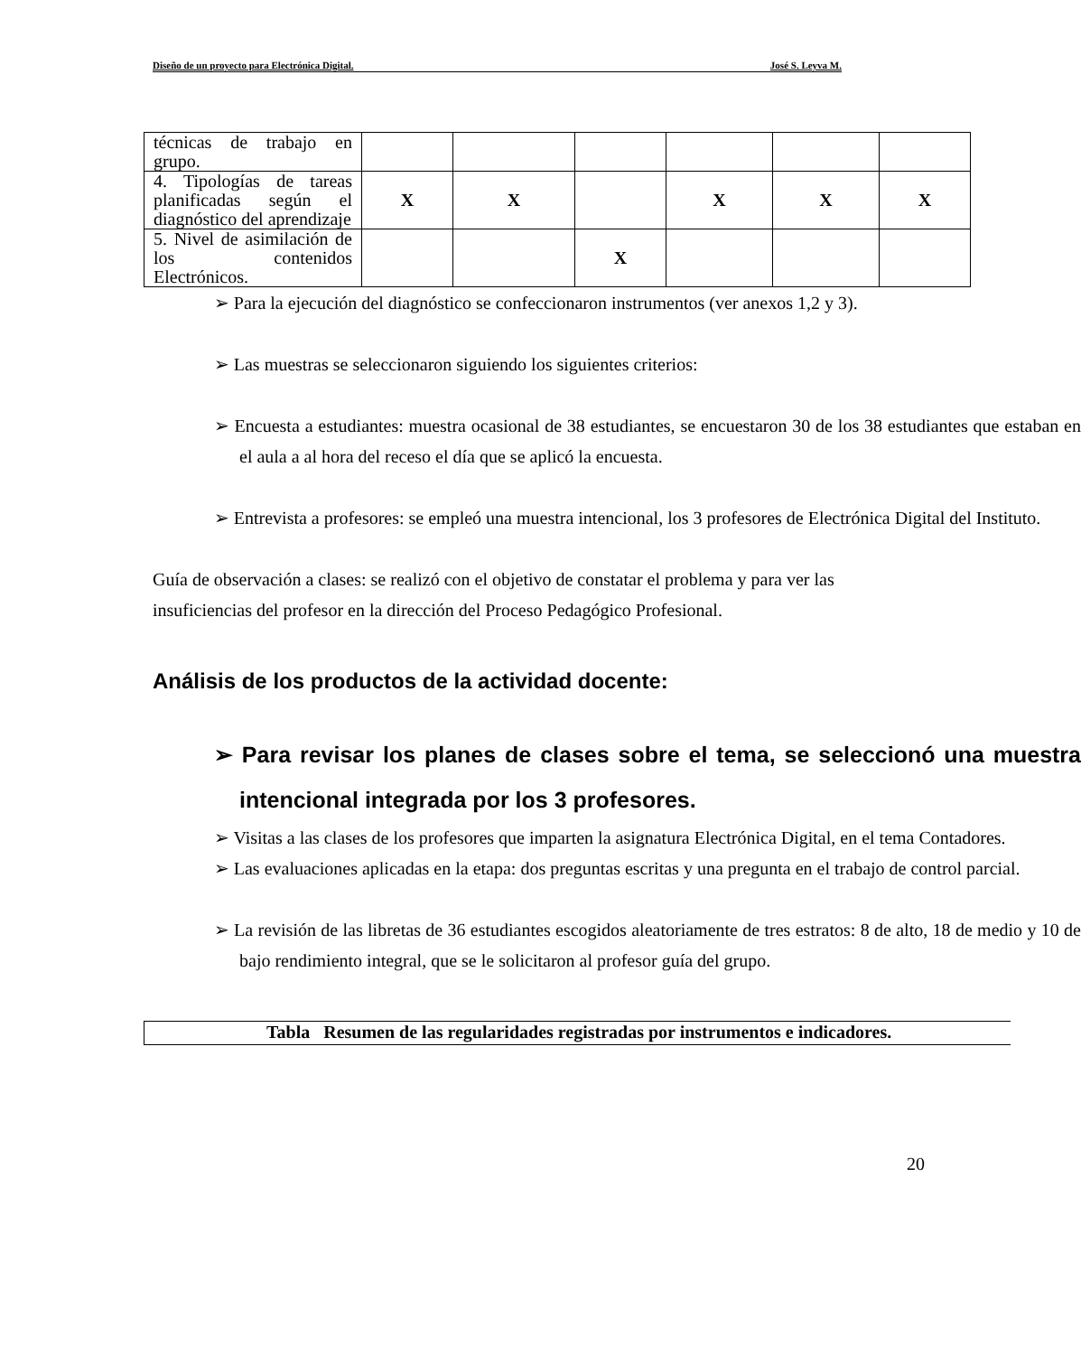Diseño de un proyecto para Electrónica Digital. José S. Leyva M.
| técnicas de trabajo en grupo. | | | | | | |
| 4. Tipologías de tareas planificadas según el diagnóstico del aprendizaje | X | X | | X | X | X |
| 5. Nivel de asimilación de los contenidos Electrónicos. | | | X | | | |
➢ Para la ejecución del diagnóstico se confeccionaron instrumentos (ver anexos 1,2 y 3).
➢ Las muestras se seleccionaron siguiendo los siguientes criterios:
➢ Encuesta a estudiantes: muestra ocasional de 38 estudiantes, se encuestaron 30 de los 38 estudiantes que estaban en el aula a al hora del receso el día que se aplicó la encuesta.
➢ Entrevista a profesores: se empleó una muestra intencional, los 3 profesores de Electrónica Digital del Instituto.
Guía de observación a clases: se realizó con el objetivo de constatar el problema y para ver las insuficiencias del profesor en la dirección del Proceso Pedagógico Profesional.
Análisis de los productos de la actividad docente:
➢ Para revisar los planes de clases sobre el tema, se seleccionó una muestra intencional integrada por los 3 profesores.
➢ Visitas a las clases de los profesores que imparten la asignatura Electrónica Digital, en el tema Contadores.
➢ Las evaluaciones aplicadas en la etapa: dos preguntas escritas y una pregunta en el trabajo de control parcial.
➢ La revisión de las libretas de 36 estudiantes escogidos aleatoriamente de tres estratos: 8 de alto, 18 de medio y 10 de bajo rendimiento integral, que se le solicitaron al profesor guía del grupo.
Tabla Resumen de las regularidades registradas por instrumentos e indicadores.
20